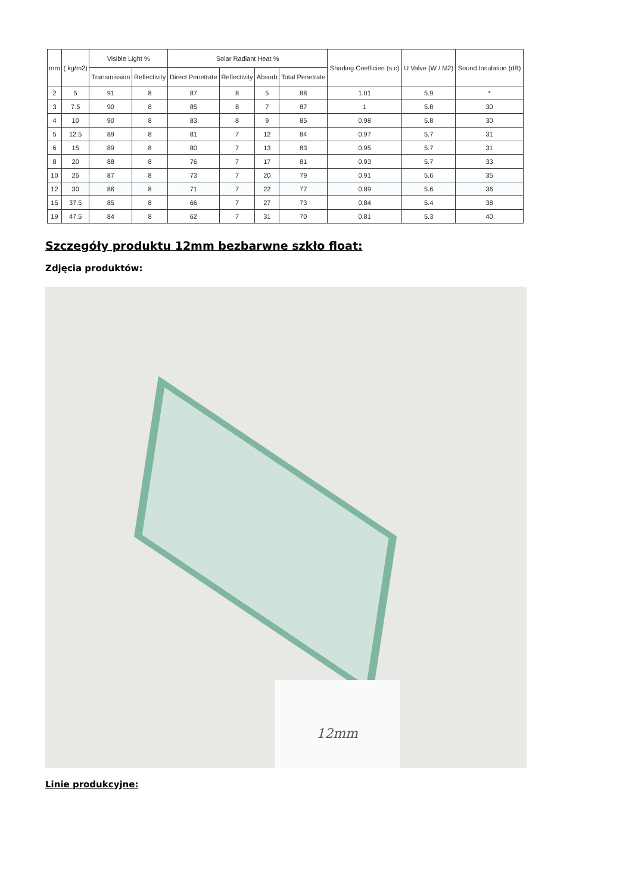| mm | ( kg/m2) | Visible Light % | | Solar Radiant Heat % | | | | Shading Coefficien (s.c) | U Valve (W / M2) | Sound Insulation (dB) |
| --- | --- | --- | --- | --- | --- | --- | --- | --- | --- | --- |
| | | Transmission | Reflectivity | Direct Penetrate | Reflectivity | Absorb | Total Penetrate | | | |
| 2 | 5 | 91 | 8 | 87 | 8 | 5 | 88 | 1.01 | 5.9 | * |
| 3 | 7.5 | 90 | 8 | 85 | 8 | 7 | 87 | 1 | 5.8 | 30 |
| 4 | 10 | 90 | 8 | 83 | 8 | 9 | 85 | 0.98 | 5.8 | 30 |
| 5 | 12.5 | 89 | 8 | 81 | 7 | 12 | 84 | 0.97 | 5.7 | 31 |
| 6 | 15 | 89 | 8 | 80 | 7 | 13 | 83 | 0.95 | 5.7 | 31 |
| 8 | 20 | 88 | 8 | 76 | 7 | 17 | 81 | 0.93 | 5.7 | 33 |
| 10 | 25 | 87 | 8 | 73 | 7 | 20 | 79 | 0.91 | 5.6 | 35 |
| 12 | 30 | 86 | 8 | 71 | 7 | 22 | 77 | 0.89 | 5.6 | 36 |
| 15 | 37.5 | 85 | 8 | 66 | 7 | 27 | 73 | 0.84 | 5.4 | 38 |
| 19 | 47.5 | 84 | 8 | 62 | 7 | 31 | 70 | 0.81 | 5.3 | 40 |
Szczegóły produktu 12mm bezbarwne szkło float:
Zdjęcia produktów:
12mm
Linie produkcyjne: